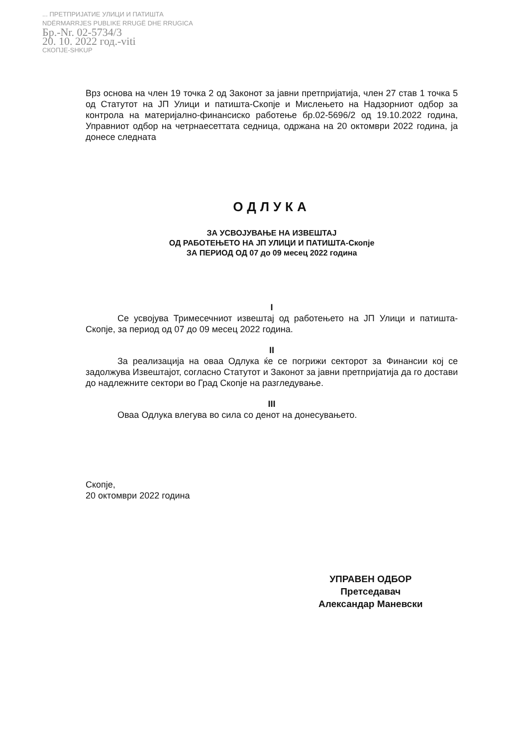... ПРЕТПРИЈАТИЕ УЛИЦИ И ПАТИШТА
NDËRMARRJES PUBLIKE RRUGË DHE RRUGICA
Бр.-Nr. 02-5734/3
20. 10. 2022 год.-viti
СКОПЈЕ-SHKUP
Врз основа на член 19 точка 2 од Законот за јавни претпријатија, член 27 став 1 точка 5 од Статутот на ЈП Улици и патишта-Скопје и Мислењето на Надзорниот одбор за контрола на материјално-финансиско работење бр.02-5696/2 од 19.10.2022 година, Управниот одбор на четрнаесеттата седница, одржана на 20 октомври 2022 година, ја донесе следната
ОДЛУКА
ЗА УСВОЈУВАЊЕ НА ИЗВЕШТАЈ
ОД РАБОТЕЊЕТО НА ЈП УЛИЦИ И ПАТИШТА-Скопје
ЗА ПЕРИОД ОД 07 до 09 месец 2022 година
I
Се усвојува Тримесечниот извештај од работењето на ЈП Улици и патишта-Скопје, за период од 07 до 09 месец 2022 година.
II
За реализација на оваа Одлука ќе се погрижи секторот за Финансии кој се задолжува Извештајот, согласно Статутот и Законот за јавни претпријатија да го достави до надлежните сектори во Град Скопје на разгледување.
III
Оваа Одлука влегува во сила со денот на донесувањето.
Скопје,
20 октомври 2022 година
УПРАВЕН ОДБОР
Претседавач
Александар Маневски